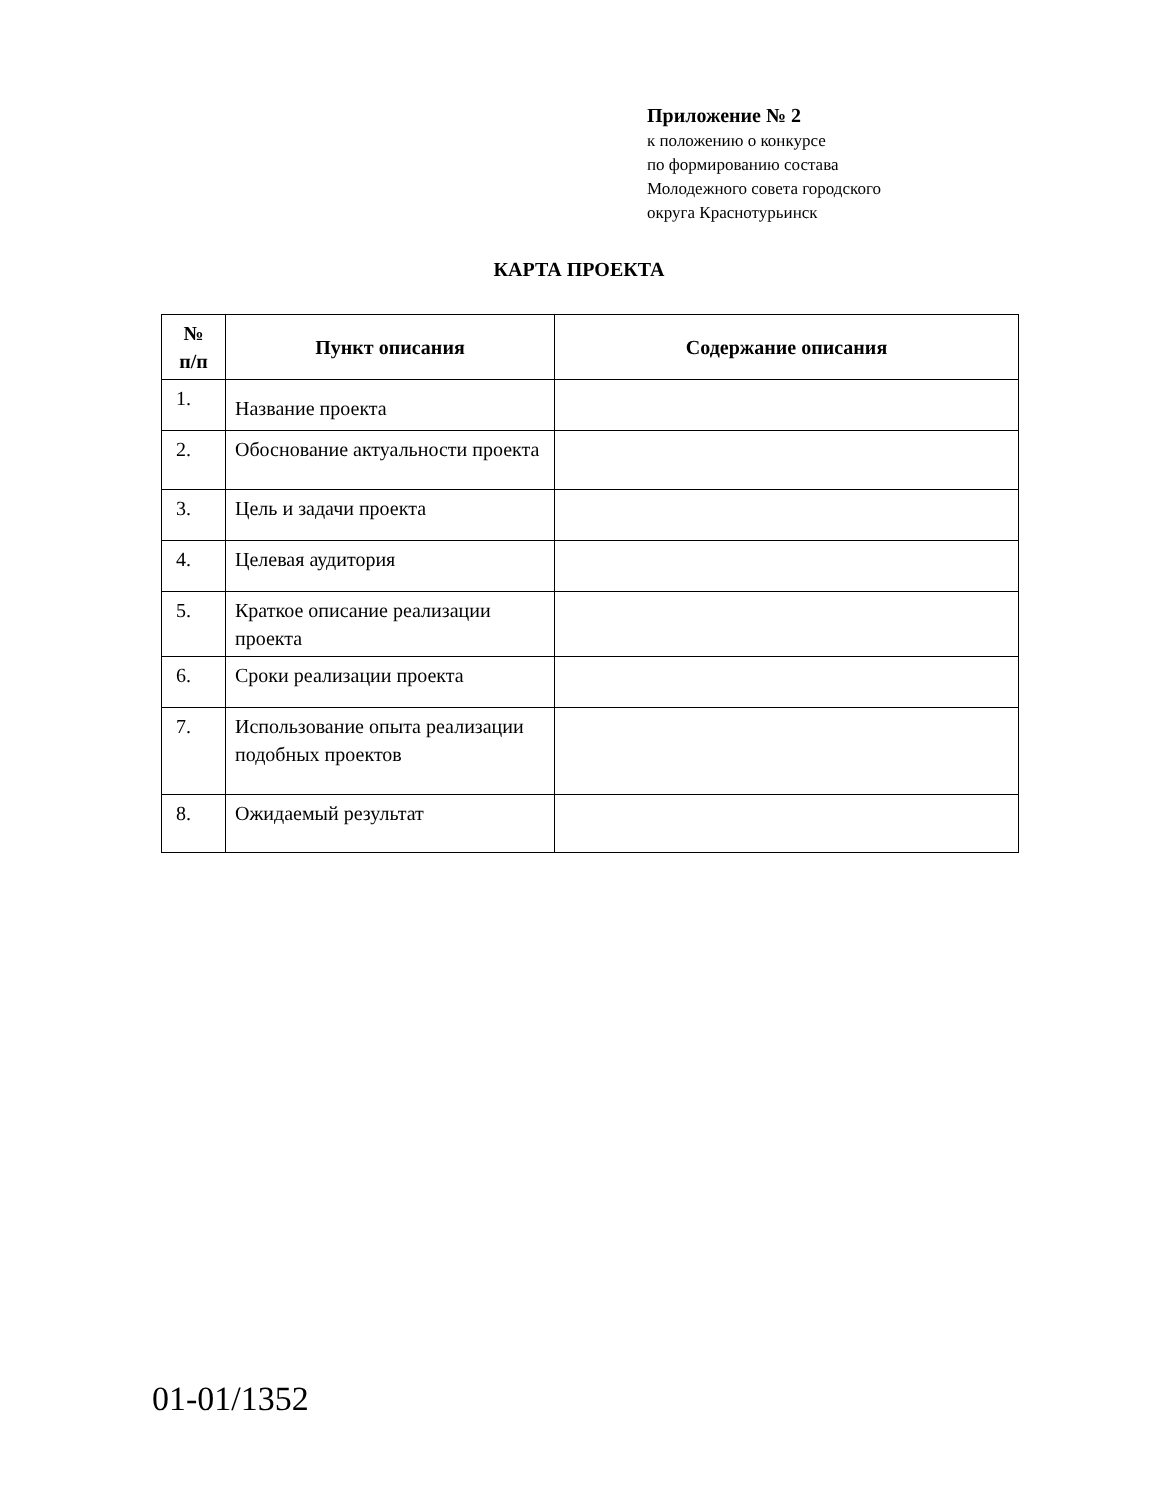Приложение № 2
к положению о конкурсе
по формированию состава
Молодежного совета городского
округа Краснотурьинск
КАРТА ПРОЕКТА
| № п/п | Пункт описания | Содержание описания |
| --- | --- | --- |
| 1. | Название проекта | |
| 2. | Обоснование актуальности проекта | |
| 3. | Цель и задачи проекта | |
| 4. | Целевая аудитория | |
| 5. | Краткое описание реализации проекта | |
| 6. | Сроки реализации проекта | |
| 7. | Использование опыта реализации подобных проектов | |
| 8. | Ожидаемый результат | |
01-01/1352